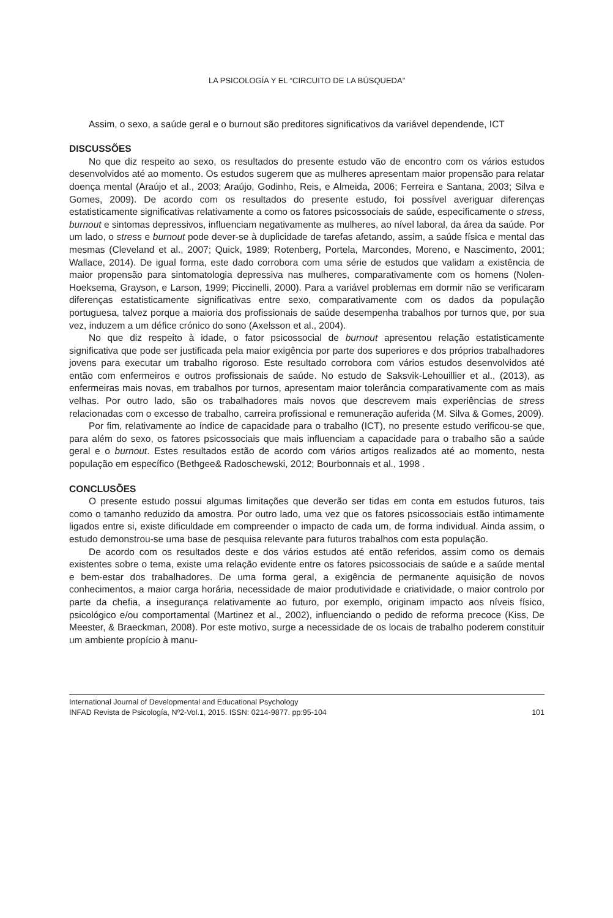LA PSICOLOGÍA Y EL “CIRCUITO DE LA BÚSQUEDA”
Assim, o sexo, a saúde geral e o burnout são preditores significativos da variável dependende, ICT
DISCUSSÕES
No que diz respeito ao sexo, os resultados do presente estudo vão de encontro com os vários estudos desenvolvidos até ao momento. Os estudos sugerem que as mulheres apresentam maior propensão para relatar doença mental (Araújo et al., 2003; Araújo, Godinho, Reis, e Almeida, 2006; Ferreira e Santana, 2003; Silva e Gomes, 2009). De acordo com os resultados do presente estudo, foi possível averiguar diferenças estatisticamente significativas relativamente a como os fatores psicossociais de saúde, especificamente o stress, burnout e sintomas depressivos, influenciam negativamente as mulheres, ao nível laboral, da área da saúde. Por um lado, o stress e burnout pode dever-se à duplicidade de tarefas afetando, assim, a saúde física e mental das mesmas (Cleveland et al., 2007; Quick, 1989; Rotenberg, Portela, Marcondes, Moreno, e Nascimento, 2001; Wallace, 2014). De igual forma, este dado corrobora com uma série de estudos que validam a existência de maior propensão para sintomatologia depressiva nas mulheres, comparativamente com os homens (Nolen-Hoeksema, Grayson, e Larson, 1999; Piccinelli, 2000). Para a variável problemas em dormir não se verificaram diferenças estatisticamente significativas entre sexo, comparativamente com os dados da população portuguesa, talvez porque a maioria dos profissionais de saúde desempenha trabalhos por turnos que, por sua vez, induzem a um défice crónico do sono (Axelsson et al., 2004).
No que diz respeito à idade, o fator psicossocial de burnout apresentou relação estatisticamente significativa que pode ser justificada pela maior exigência por parte dos superiores e dos próprios trabalhadores jovens para executar um trabalho rigoroso. Este resultado corrobora com vários estudos desenvolvidos até então com enfermeiros e outros profissionais de saúde. No estudo de Saksvik-Lehouillier et al., (2013), as enfermeiras mais novas, em trabalhos por turnos, apresentam maior tolerância comparativamente com as mais velhas. Por outro lado, são os trabalhadores mais novos que descrevem mais experiências de stress relacionadas com o excesso de trabalho, carreira profissional e remuneração auferida (M. Silva & Gomes, 2009).
Por fim, relativamente ao índice de capacidade para o trabalho (ICT), no presente estudo verificou-se que, para além do sexo, os fatores psicossociais que mais influenciam a capacidade para o trabalho são a saúde geral e o burnout. Estes resultados estão de acordo com vários artigos realizados até ao momento, nesta população em específico (Bethgee& Radoschewski, 2012; Bourbonnais et al., 1998 .
CONCLUSÕES
O presente estudo possui algumas limitações que deverão ser tidas em conta em estudos futuros, tais como o tamanho reduzido da amostra. Por outro lado, uma vez que os fatores psicossociais estão intimamente ligados entre si, existe dificuldade em compreender o impacto de cada um, de forma individual. Ainda assim, o estudo demonstrou-se uma base de pesquisa relevante para futuros trabalhos com esta população.
De acordo com os resultados deste e dos vários estudos até então referidos, assim como os demais existentes sobre o tema, existe uma relação evidente entre os fatores psicossociais de saúde e a saúde mental e bem-estar dos trabalhadores. De uma forma geral, a exigência de permanente aquisição de novos conhecimentos, a maior carga horária, necessidade de maior produtividade e criatividade, o maior controlo por parte da chefia, a insegurança relativamente ao futuro, por exemplo, originam impacto aos níveis físico, psicológico e/ou comportamental (Martinez et al., 2002), influenciando o pedido de reforma precoce (Kiss, De Meester, & Braeckman, 2008). Por este motivo, surge a necessidade de os locais de trabalho poderem constituir um ambiente propício à manu-
International Journal of Developmental and Educational Psychology
INFAD Revista de Psicología, Nº2-Vol.1, 2015. ISSN: 0214-9877. pp:95-104 101